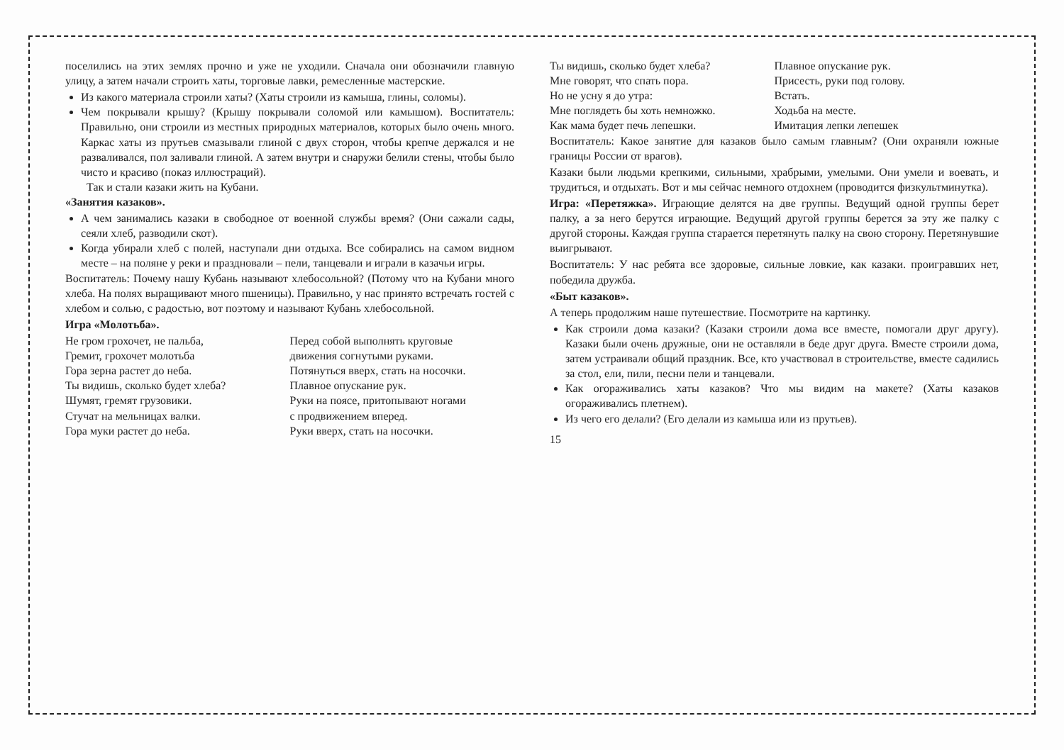поселились на этих землях прочно и уже не уходили. Сначала они обозначили главную улицу, а затем начали строить хаты, торговые лавки, ремесленные мастерские.
Из какого материала строили хаты? (Хаты строили из камыша, глины, соломы).
Чем покрывали крышу? (Крышу покрывали соломой или камышом). Воспитатель: Правильно, они строили из местных природных материалов, которых было очень много. Каркас хаты из прутьев смазывали глиной с двух сторон, чтобы крепче держался и не разваливался, пол заливали глиной. А затем внутри и снаружи белили стены, чтобы было чисто и красиво (показ иллюстраций).
Так и стали казаки жить на Кубани.
«Занятия казаков».
А чем занимались казаки в свободное от военной службы время? (Они сажали сады, сеяли хлеб, разводили скот).
Когда убирали хлеб с полей, наступали дни отдыха. Все собирались на самом видном месте – на поляне у реки и праздновали – пели, танцевали и играли в казачьи игры.
Воспитатель: Почему нашу Кубань называют хлебосольной? (Потому что на Кубани много хлеба. На полях выращивают много пшеницы). Правильно, у нас принято встречать гостей с хлебом и солью, с радостью, вот поэтому и называют Кубань хлебосольной.
Игра «Молотьба».
| Не гром грохочет, не пальба, | Перед собой выполнять круговые |
| Гремит, грохочет молотьба | движения согнутыми руками. |
| Гора зерна растет до неба. | Потянуться вверх, стать на носочки. |
| Ты видишь, сколько будет хлеба? | Плавное опускание рук. |
| Шумят, гремят грузовики. | Руки на поясе, притопывают ногами |
| Стучат на мельницах валки. | с продвижением вперед. |
| Гора муки растет до неба. | Руки вверх, стать на носочки. |
| Ты видишь, сколько будет хлеба? | Плавное опускание рук. |
| Мне говорят, что спать пора. | Присесть, руки под голову. |
| Но не усну я до утра: | Встать. |
| Мне поглядеть бы хоть немножко. | Ходьба на месте. |
| Как мама будет печь лепешки. | Имитация лепки лепешек |
Воспитатель: Какое занятие для казаков было самым главным? (Они охраняли южные границы России от врагов).
Казаки были людьми крепкими, сильными, храбрыми, умелыми. Они умели и воевать, и трудиться, и отдыхать. Вот и мы сейчас немного отдохнем (проводится физкультминутка).
Игра: «Перетяжка». Играющие делятся на две группы. Ведущий одной группы берет палку, а за него берутся играющие. Ведущий другой группы берется за эту же палку с другой стороны. Каждая группа старается перетянуть палку на свою сторону. Перетянувшие выигрывают.
Воспитатель: У нас ребята все здоровые, сильные ловкие, как казаки. проигравших нет, победила дружба.
«Быт казаков».
А теперь продолжим наше путешествие. Посмотрите на картинку.
Как строили дома казаки? (Казаки строили дома все вместе, помогали друг другу). Казаки были очень дружные, они не оставляли в беде друг друга. Вместе строили дома, затем устраивали общий праздник. Все, кто участвовал в строительстве, вместе садились за стол, ели, пили, песни пели и танцевали.
Как огораживались хаты казаков? Что мы видим на макете? (Хаты казаков огораживались плетнем).
Из чего его делали? (Его делали из камыша или из прутьев).
15